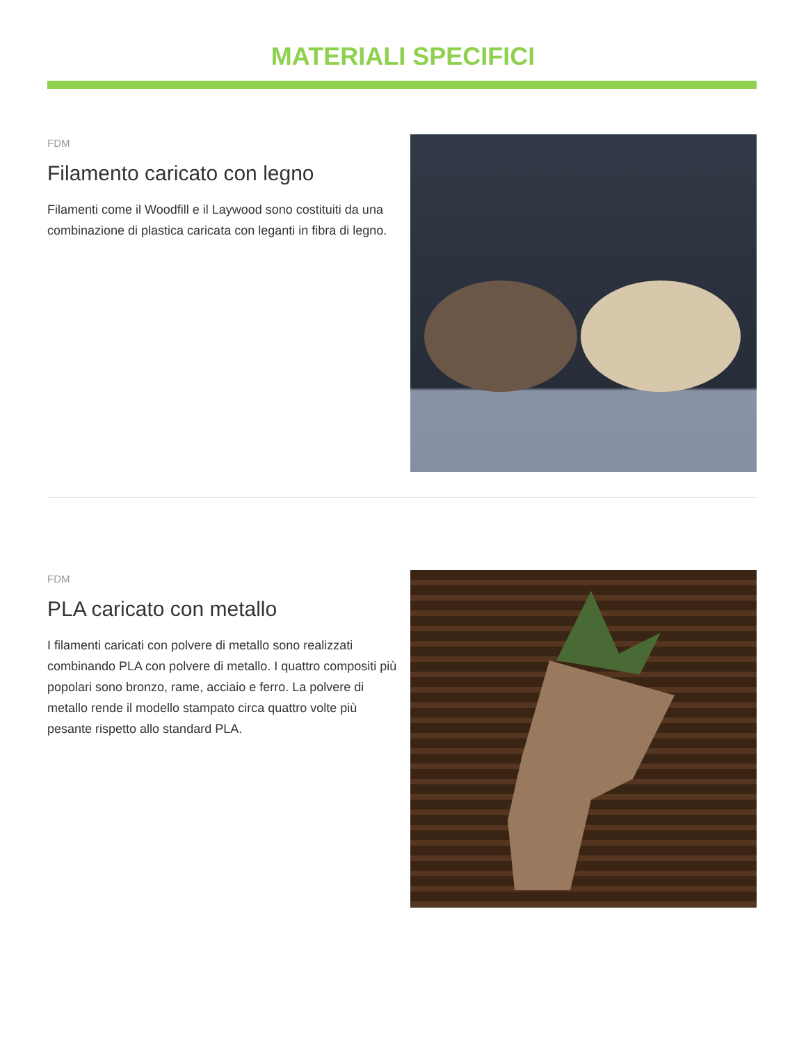MATERIALI SPECIFICI
FDM
Filamento caricato con legno
Filamenti come il Woodfill e il Laywood sono costituiti da una combinazione di plastica caricata con leganti in fibra di legno.
FDM
PLA caricato con metallo
I filamenti caricati con polvere di metallo sono realizzati combinando PLA con polvere di metallo. I quattro compositi più popolari sono bronzo, rame, acciaio e ferro. La polvere di metallo rende il modello stampato circa quattro volte più pesante rispetto allo standard PLA.